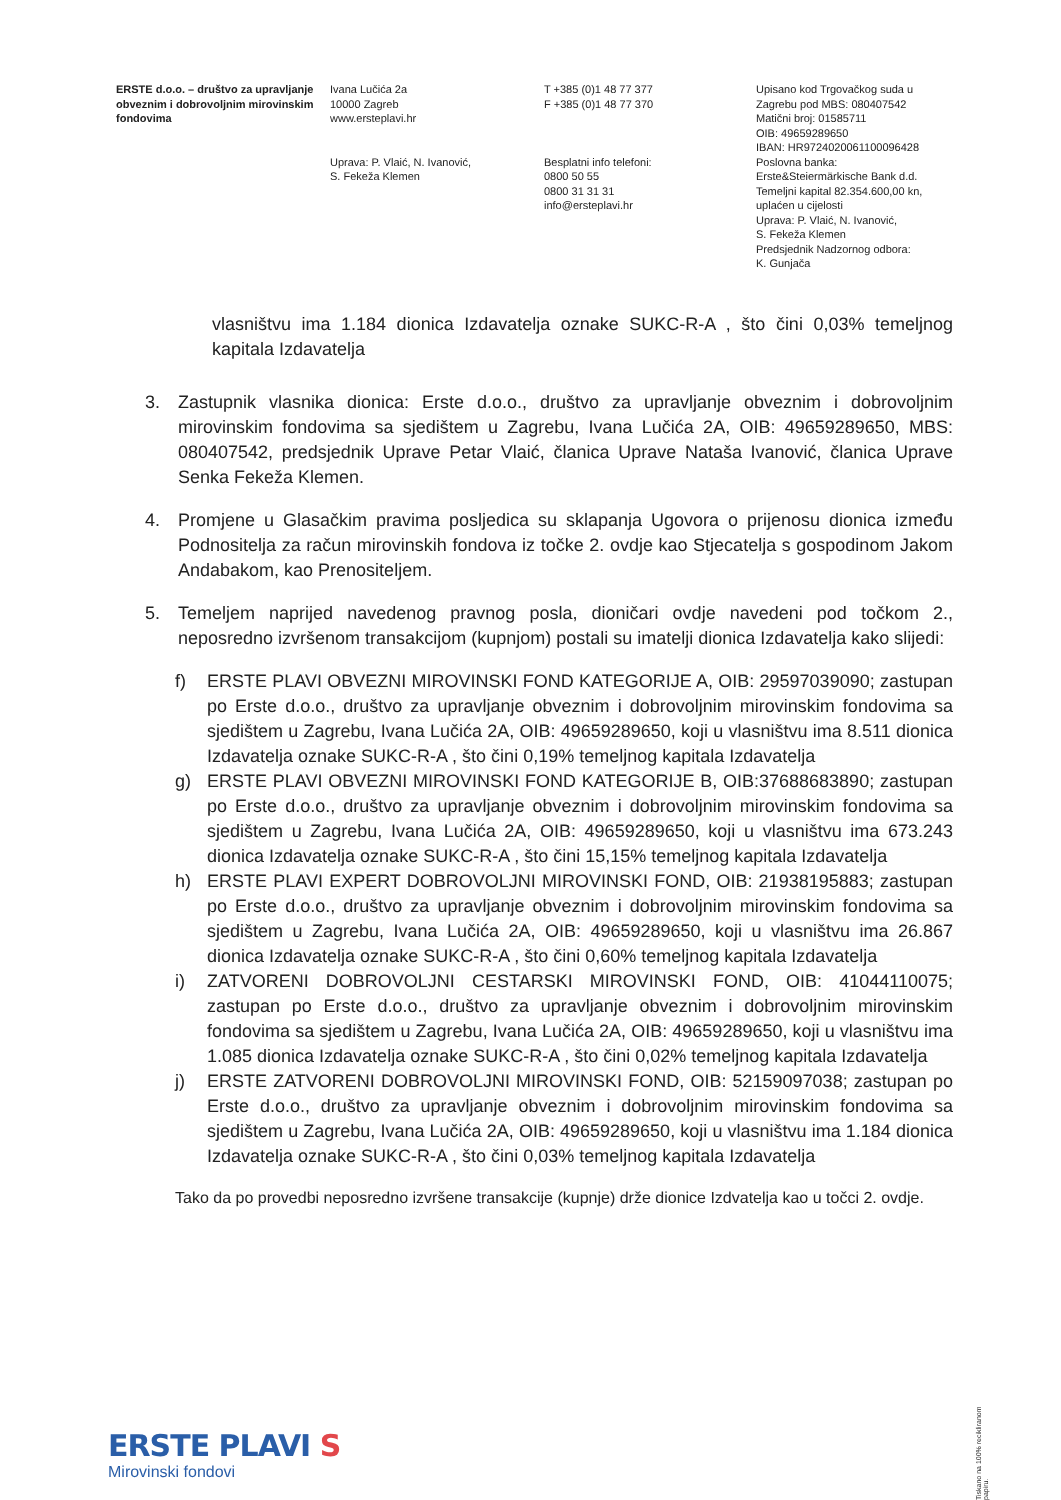ERSTE d.o.o. – društvo za upravljanje obveznim i dobrovoljnim mirovinskim fondovima
Ivana Lučića 2a
10000 Zagreb
www.ersteplavi.hr
Uprava: P. Vlaić, N. Ivanović,
S. Fekeža Klemen
T +385 (0)1 48 77 377
F +385 (0)1 48 77 370
Besplatni info telefoni:
0800 50 55
0800 31 31 31
info@ersteplavi.hr
Upisano kod Trgovačkog suda u Zagrebu pod MBS: 080407542
Matični broj: 01585711
OIB: 49659289650
IBAN: HR9724020061100096428
Poslovna banka:
Erste&Steiermärkische Bank d.d.
Temeljni kapital 82.354.600,00 kn, uplaćen u cijelosti
Uprava: P. Vlaić, N. Ivanović,
S. Fekeža Klemen
Predsjednik Nadzornog odbora:
K. Gunjača
vlasništvu ima 1.184 dionica Izdavatelja oznake SUKC-R-A , što čini 0,03% temeljnog kapitala Izdavatelja
3. Zastupnik vlasnika dionica: Erste d.o.o., društvo za upravljanje obveznim i dobrovoljnim mirovinskim fondovima sa sjedištem u Zagrebu, Ivana Lučića 2A, OIB: 49659289650, MBS: 080407542, predsjednik Uprave Petar Vlaić, članica Uprave Nataša Ivanović, članica Uprave Senka Fekeža Klemen.
4. Promjene u Glasačkim pravima posljedica su sklapanja Ugovora o prijenosu dionica između Podnositelja za račun mirovinskih fondova iz točke 2. ovdje kao Stjecatelja s gospodinom Jakom Andabakom, kao Prenositeljem.
5. Temeljem naprijed navedenog pravnog posla, dioničari ovdje navedeni pod točkom 2., neposredno izvršenom transakcijom (kupnjom) postali su imatelji dionica Izdavatelja kako slijedi:
f) ERSTE PLAVI OBVEZNI MIROVINSKI FOND KATEGORIJE A, OIB: 29597039090; zastupan po Erste d.o.o., društvo za upravljanje obveznim i dobrovoljnim mirovinskim fondovima sa sjedištem u Zagrebu, Ivana Lučića 2A, OIB: 49659289650, koji u vlasništvu ima 8.511 dionica Izdavatelja oznake SUKC-R-A , što čini 0,19% temeljnog kapitala Izdavatelja
g) ERSTE PLAVI OBVEZNI MIROVINSKI FOND KATEGORIJE B, OIB:37688683890; zastupan po Erste d.o.o., društvo za upravljanje obveznim i dobrovoljnim mirovinskim fondovima sa sjedištem u Zagrebu, Ivana Lučića 2A, OIB: 49659289650, koji u vlasništvu ima 673.243 dionica Izdavatelja oznake SUKC-R-A , što čini 15,15% temeljnog kapitala Izdavatelja
h) ERSTE PLAVI EXPERT DOBROVOLJNI MIROVINSKI FOND, OIB: 21938195883; zastupan po Erste d.o.o., društvo za upravljanje obveznim i dobrovoljnim mirovinskim fondovima sa sjedištem u Zagrebu, Ivana Lučića 2A, OIB: 49659289650, koji u vlasništvu ima 26.867 dionica Izdavatelja oznake SUKC-R-A , što čini 0,60% temeljnog kapitala Izdavatelja
i) ZATVORENI DOBROVOLJNI CESTARSKI MIROVINSKI FOND, OIB: 41044110075; zastupan po Erste d.o.o., društvo za upravljanje obveznim i dobrovoljnim mirovinskim fondovima sa sjedištem u Zagrebu, Ivana Lučića 2A, OIB: 49659289650, koji u vlasništvu ima 1.085 dionica Izdavatelja oznake SUKC-R-A , što čini 0,02% temeljnog kapitala Izdavatelja
j) ERSTE ZATVORENI DOBROVOLJNI MIROVINSKI FOND, OIB: 52159097038; zastupan po Erste d.o.o., društvo za upravljanje obveznim i dobrovoljnim mirovinskim fondovima sa sjedištem u Zagrebu, Ivana Lučića 2A, OIB: 49659289650, koji u vlasništvu ima 1.184 dionica Izdavatelja oznake SUKC-R-A , što čini 0,03% temeljnog kapitala Izdavatelja
Tako da po provedbi neposredno izvršene transakcije (kupnje) drže dionice Izdvatelja kao u točci 2. ovdje.
ERSTE PLAVI S
Mirovinski fondovi
Tiskano na 100% recikliranom papiru.